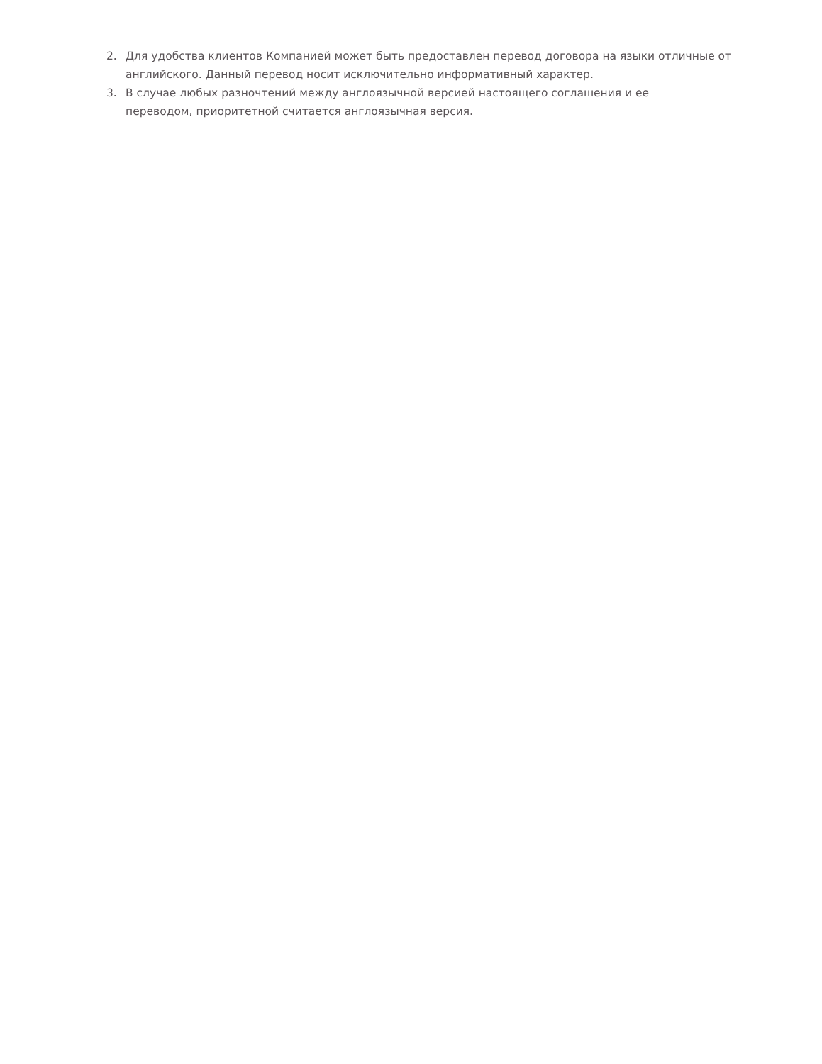2. Для удобства клиентов Компанией может быть предоставлен перевод договора на языки отличные от английского. Данный перевод носит исключительно информативный характер.
3. В случае любых разночтений между англоязычной версией настоящего соглашения и ее
переводом, приоритетной считается англоязычная версия.